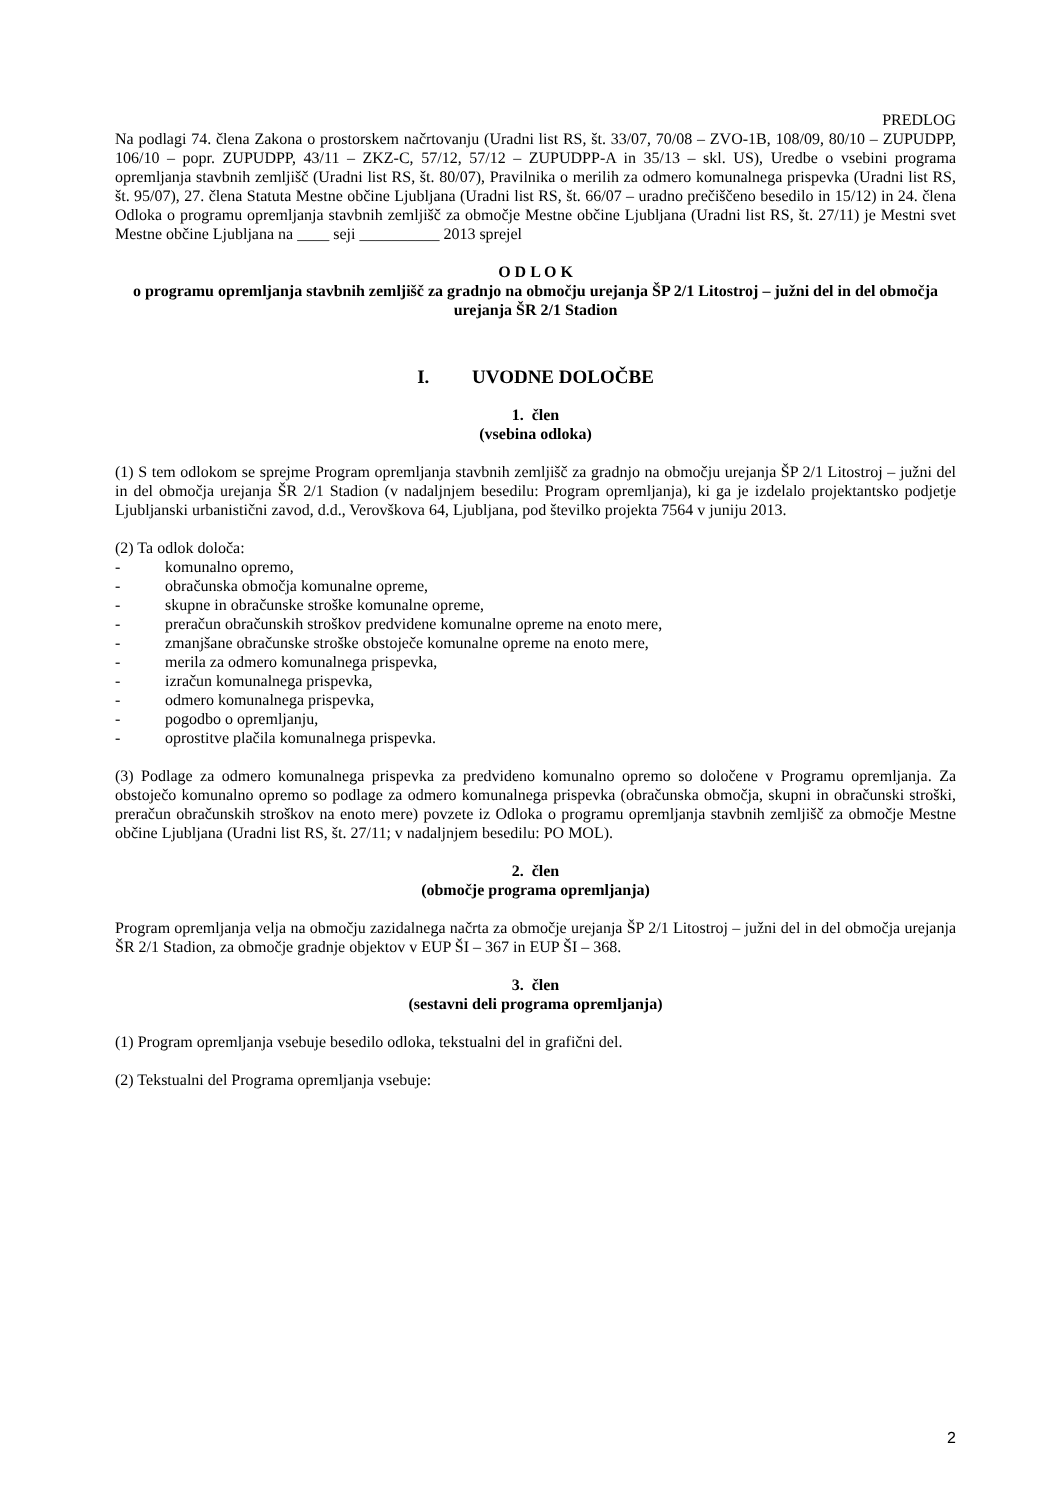PREDLOG
Na podlagi 74. člena Zakona o prostorskem načrtovanju (Uradni list RS, št. 33/07, 70/08 – ZVO-1B, 108/09, 80/10 – ZUPUDPP, 106/10 – popr. ZUPUDPP, 43/11 – ZKZ-C, 57/12, 57/12 – ZUPUDPP-A in 35/13 – skl. US), Uredbe o vsebini programa opremljanja stavbnih zemljišč (Uradni list RS, št. 80/07), Pravilnika o merilih za odmero komunalnega prispevka (Uradni list RS, št. 95/07), 27. člena Statuta Mestne občine Ljubljana (Uradni list RS, št. 66/07 – uradno prečiščeno besedilo in 15/12) in 24. člena Odloka o programu opremljanja stavbnih zemljišč za območje Mestne občine Ljubljana (Uradni list RS, št. 27/11) je Mestni svet Mestne občine Ljubljana na ____ seji __________ 2013 sprejel
O D L O K
o programu opremljanja stavbnih zemljišč za gradnjo na območju urejanja ŠP 2/1 Litostroj – južni del in del območja urejanja ŠR 2/1 Stadion
I. UVODNE DOLOČBE
1. člen
(vsebina odloka)
(1) S tem odlokom se sprejme Program opremljanja stavbnih zemljišč za gradnjo na območju urejanja ŠP 2/1 Litostroj – južni del in del območja urejanja ŠR 2/1 Stadion (v nadaljnjem besedilu: Program opremljanja), ki ga je izdelalo projektantsko podjetje Ljubljanski urbanistični zavod, d.d., Verovškova 64, Ljubljana, pod številko projekta 7564 v juniju 2013.
(2) Ta odlok določa:
- komunalno opremo,
- obračunska območja komunalne opreme,
- skupne in obračunske stroške komunalne opreme,
- preračun obračunskih stroškov predvidene komunalne opreme na enoto mere,
- zmanjšane obračunske stroške obstoječe komunalne opreme na enoto mere,
- merila za odmero komunalnega prispevka,
- izračun komunalnega prispevka,
- odmero komunalnega prispevka,
- pogodbo o opremljanju,
- oprostitve plačila komunalnega prispevka.
(3) Podlage za odmero komunalnega prispevka za predvideno komunalno opremo so določene v Programu opremljanja. Za obstoječo komunalno opremo so podlage za odmero komunalnega prispevka (obračunska območja, skupni in obračunski stroški, preračun obračunskih stroškov na enoto mere) povzete iz Odloka o programu opremljanja stavbnih zemljišč za območje Mestne občine Ljubljana (Uradni list RS, št. 27/11; v nadaljnjem besedilu: PO MOL).
2. člen
(območje programa opremljanja)
Program opremljanja velja na območju zazidalnega načrta za območje urejanja ŠP 2/1 Litostroj – južni del in del območja urejanja ŠR 2/1 Stadion, za območje gradnje objektov v EUP ŠI – 367 in EUP ŠI – 368.
3. člen
(sestavni deli programa opremljanja)
(1) Program opremljanja vsebuje besedilo odloka, tekstualni del in grafični del.
(2) Tekstualni del Programa opremljanja vsebuje:
2